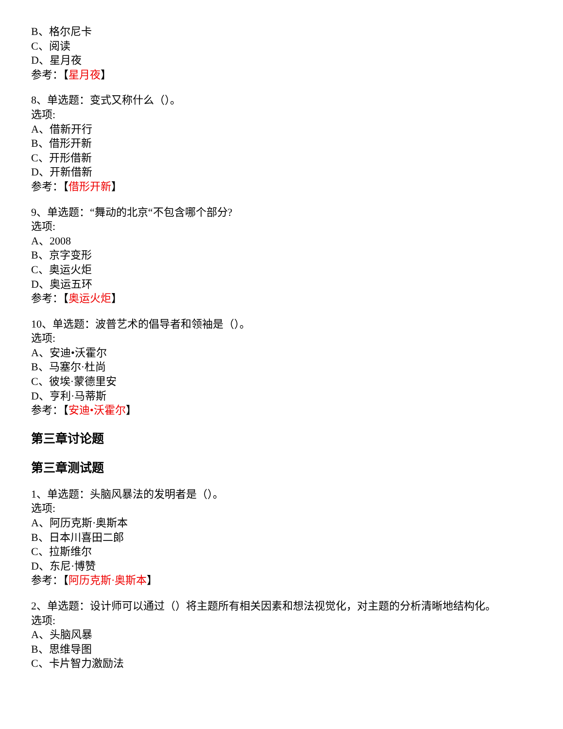B、格尔尼卡
C、阅读
D、星月夜
参考：【星月夜】
8、单选题：变式又称什么（）。
选项:
A、借新开行
B、借形开新
C、开形借新
D、开新借新
参考：【借形开新】
9、单选题：“舞动的北京“不包含哪个部分?
选项:
A、2008
B、京字变形
C、奥运火炬
D、奥运五环
参考：【奥运火炬】
10、单选题：波普艺术的倡导者和领袖是（）。
选项:
A、安迪•沃霍尔
B、马塞尔·杜尚
C、彼埃·蒙德里安
D、亨利·马蒂斯
参考：【安迪•沃霍尔】
第三章讨论题
第三章测试题
1、单选题：头脑风暴法的发明者是（）。
选项:
A、阿历克斯·奥斯本
B、日本川喜田二郎
C、拉斯维尔
D、东尼·博赞
参考：【阿历克斯·奥斯本】
2、单选题：设计师可以通过（）将主题所有相关因素和想法视觉化，对主题的分析清晰地结构化。
选项:
A、头脑风暴
B、思维导图
C、卡片智力激励法